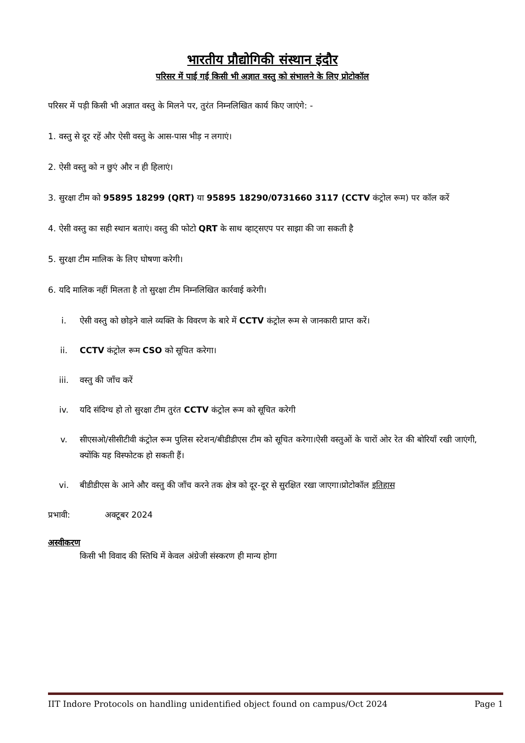भारतीय प्रौद्योगिकी संस्थान इंदौर
परिसर में पाई गई किसी भी अज्ञात वस्तु को संभालने के लिए प्रोटोकॉल
परिसर में पड़ी किसी भी अज्ञात वस्तु के मिलने पर, तुरंत निम्नलिखित कार्य किए जाएंगे: -
1. वस्तु से दूर रहें और ऐसी वस्तु के आस-पास भीड़ न लगाएं।
2. ऐसी वस्तु को न छुएं और न ही हिलाएं।
3. सुरक्षा टीम को 95895 18299 (QRT) या 95895 18290/0731660 3117 (CCTV कंट्रोल रूम) पर कॉल करें
4. ऐसी वस्तु का सही स्थान बताएं। वस्तु की फोटो QRT के साथ व्हाट्सएप पर साझा की जा सकती है
5. सुरक्षा टीम मालिक के लिए घोषणा करेगी।
6. यदि मालिक नहीं मिलता है तो सुरक्षा टीम निम्नलिखित कार्रवाई करेगी।
i. ऐसी वस्तु को छोड़ने वाले व्यक्ति के विवरण के बारे में CCTV कंट्रोल रूम से जानकारी प्राप्त करें।
ii. CCTV कंट्रोल रूम CSO को सूचित करेगा।
iii. वस्तु की जाँच करें
iv. यदि संदिग्ध हो तो सुरक्षा टीम तुरंत CCTV कंट्रोल रूम को सूचित करेगी
v. सीएसओ/सीसीटीवी कंट्रोल रूम पुलिस स्टेशन/बीडीडीएस टीम को सूचित करेगा।ऐसी वस्तुओं के चारों ओर रेत की बोरियाँ रखी जाएंगी, क्योंकि यह विस्फोटक हो सकती हैं।
vi. बीडीडीएस के आने और वस्तु की जाँच करने तक क्षेत्र को दूर-दूर से सुरक्षित रखा जाएगा।प्रोटोकॉल इतिहास
प्रभावी: अक्टूबर 2024
अस्वीकरण
किसी भी विवाद की स्तिथि में केवल अंग्रेजी संस्करण ही मान्य होगा
IIT Indore Protocols on handling unidentified object found on campus/Oct 2024 Page 1